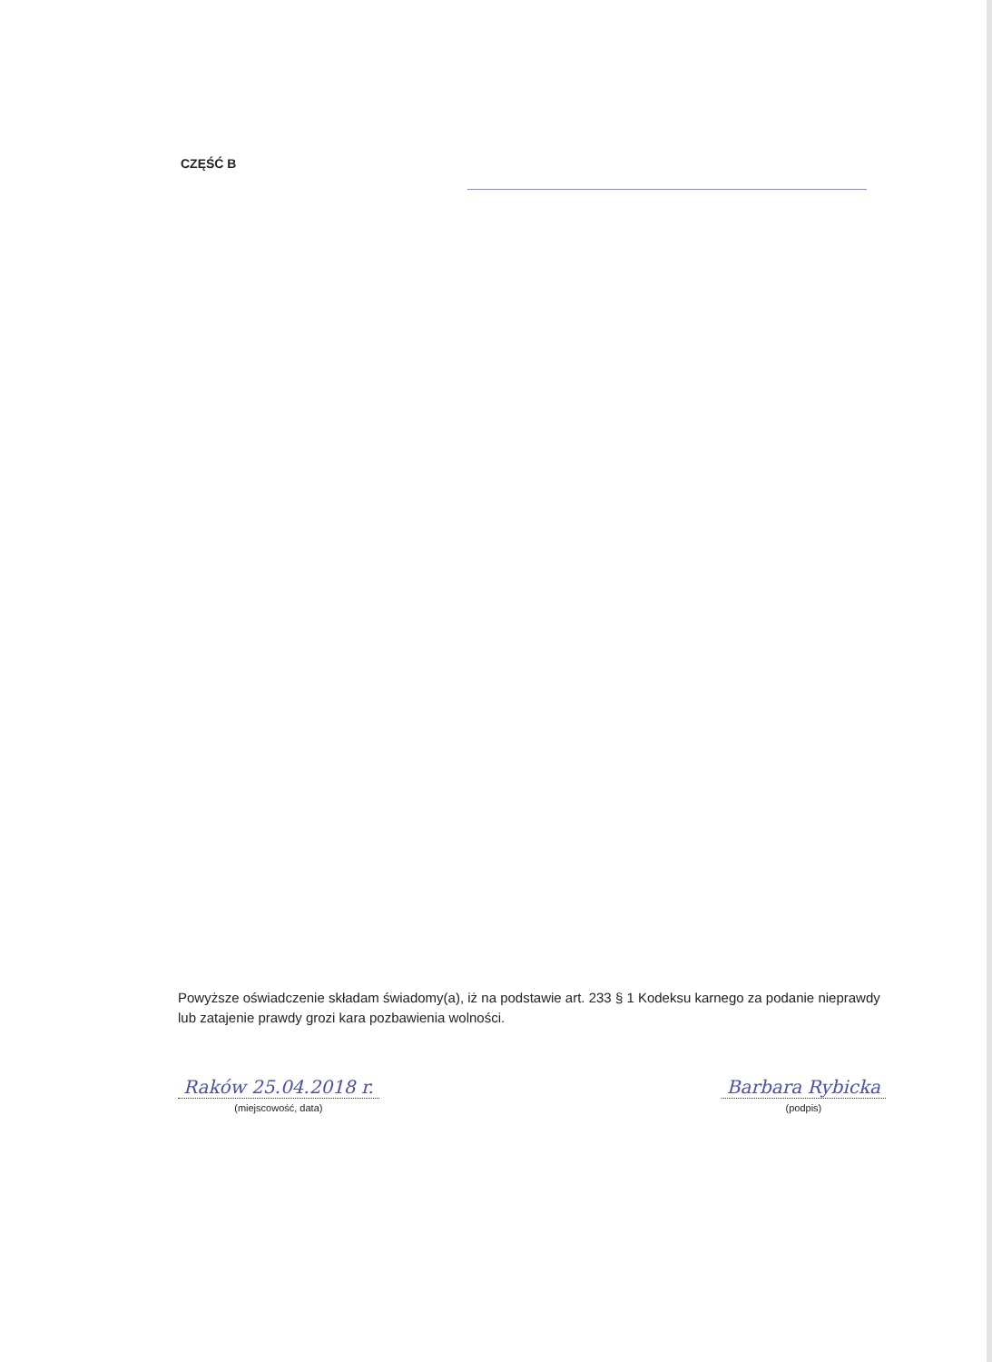CZĘŚĆ B
Powyższe oświadczenie składam świadomy(a), iż na podstawie art. 233 § 1 Kodeksu karnego za podanie nieprawdy lub zatajenie prawdy grozi kara pozbawienia wolności.
Raków 25.04.2018 r.
(miejscowość, data)
Barbara Rybicka
(podpis)